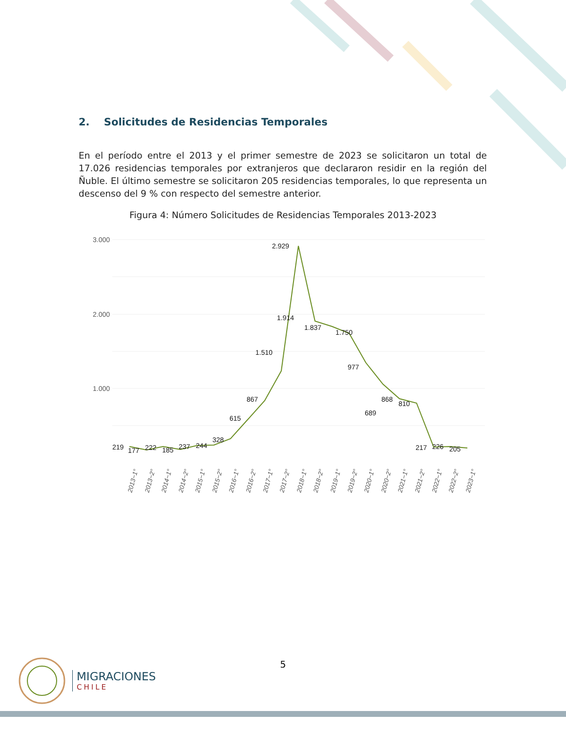2. Solicitudes de Residencias Temporales
En el período entre el 2013 y el primer semestre de 2023 se solicitaron un total de 17.026 residencias temporales por extranjeros que declararon residir en la región del Ñuble. El último semestre se solicitaron 205 residencias temporales, lo que representa un descenso del 9 % con respecto del semestre anterior.
Figura 4: Número Solicitudes de Residencias Temporales 2013-2023
3.000
2.000
1.000
219
177
222
185
237
244
328
615
867
1.510
2.929
1.914
1.837
1.750
977
689
868
810
217
226
205
2013−1°
2013−2°
2014−1°
2014−2°
2015−1°
2015−2°
2016−1°
2016−2°
2017−1°
2017−2°
2018−1°
2018−2°
2019−1°
2019−2°
2020−1°
2020−2°
2021−1°
2021−2°
2022−1°
2022−2°
2023−1°
5
MIGRACIONES
CHILE